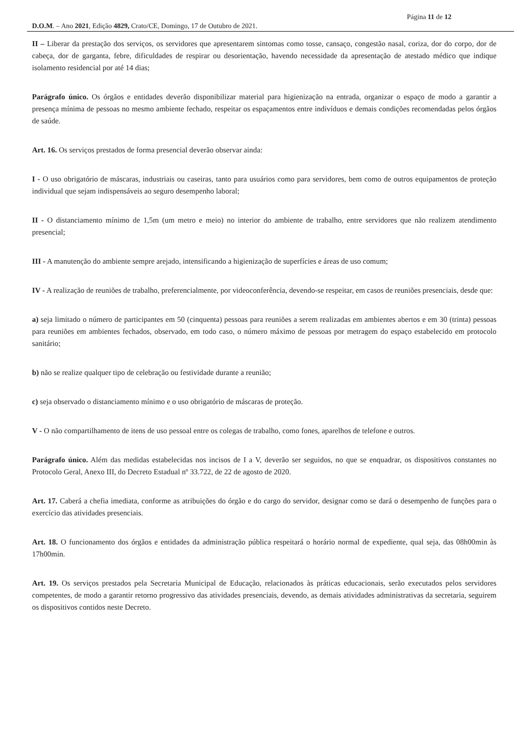Página 11 de 12
D.O.M. – Ano 2021, Edição 4829, Crato/CE, Domingo, 17 de Outubro de 2021.
II – Liberar da prestação dos serviços, os servidores que apresentarem sintomas como tosse, cansaço, congestão nasal, coriza, dor do corpo, dor de cabeça, dor de garganta, febre, dificuldades de respirar ou desorientação, havendo necessidade da apresentação de atestado médico que indique isolamento residencial por até 14 dias;
Parágrafo único. Os órgãos e entidades deverão disponibilizar material para higienização na entrada, organizar o espaço de modo a garantir a presença mínima de pessoas no mesmo ambiente fechado, respeitar os espaçamentos entre indivíduos e demais condições recomendadas pelos órgãos de saúde.
Art. 16. Os serviços prestados de forma presencial deverão observar ainda:
I - O uso obrigatório de máscaras, industriais ou caseiras, tanto para usuários como para servidores, bem como de outros equipamentos de proteção individual que sejam indispensáveis ao seguro desempenho laboral;
II - O distanciamento mínimo de 1,5m (um metro e meio) no interior do ambiente de trabalho, entre servidores que não realizem atendimento presencial;
III - A manutenção do ambiente sempre arejado, intensificando a higienização de superfícies e áreas de uso comum;
IV - A realização de reuniões de trabalho, preferencialmente, por videoconferência, devendo-se respeitar, em casos de reuniões presenciais, desde que:
a) seja limitado o número de participantes em 50 (cinquenta) pessoas para reuniões a serem realizadas em ambientes abertos e em 30 (trinta) pessoas para reuniões em ambientes fechados, observado, em todo caso, o número máximo de pessoas por metragem do espaço estabelecido em protocolo sanitário;
b) não se realize qualquer tipo de celebração ou festividade durante a reunião;
c) seja observado o distanciamento mínimo e o uso obrigatório de máscaras de proteção.
V - O não compartilhamento de itens de uso pessoal entre os colegas de trabalho, como fones, aparelhos de telefone e outros.
Parágrafo único. Além das medidas estabelecidas nos incisos de I a V, deverão ser seguidos, no que se enquadrar, os dispositivos constantes no Protocolo Geral, Anexo III, do Decreto Estadual nº 33.722, de 22 de agosto de 2020.
Art. 17. Caberá a chefia imediata, conforme as atribuições do órgão e do cargo do servidor, designar como se dará o desempenho de funções para o exercício das atividades presenciais.
Art. 18. O funcionamento dos órgãos e entidades da administração pública respeitará o horário normal de expediente, qual seja, das 08h00min às 17h00min.
Art. 19. Os serviços prestados pela Secretaria Municipal de Educação, relacionados às práticas educacionais, serão executados pelos servidores competentes, de modo a garantir retorno progressivo das atividades presenciais, devendo, as demais atividades administrativas da secretaria, seguirem os dispositivos contidos neste Decreto.